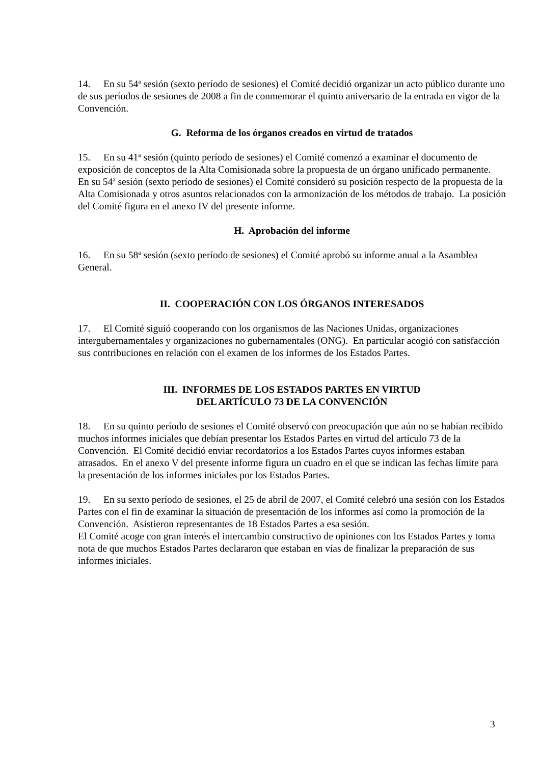14. En su 54<sup>a</sup> sesión (sexto período de sesiones) el Comité decidió organizar un acto público durante uno de sus períodos de sesiones de 2008 a fin de conmemorar el quinto aniversario de la entrada en vigor de la Convención.
G. Reforma de los órganos creados en virtud de tratados
15. En su 41<sup>a</sup> sesión (quinto período de sesiones) el Comité comenzó a examinar el documento de exposición de conceptos de la Alta Comisionada sobre la propuesta de un órgano unificado permanente. En su 54<sup>a</sup> sesión (sexto período de sesiones) el Comité consideró su posición respecto de la propuesta de la Alta Comisionada y otros asuntos relacionados con la armonización de los métodos de trabajo. La posición del Comité figura en el anexo IV del presente informe.
H. Aprobación del informe
16. En su 58<sup>a</sup> sesión (sexto período de sesiones) el Comité aprobó su informe anual a la Asamblea General.
II. COOPERACIÓN CON LOS ÓRGANOS INTERESADOS
17. El Comité siguió cooperando con los organismos de las Naciones Unidas, organizaciones intergubernamentales y organizaciones no gubernamentales (ONG). En particular acogió con satisfacción sus contribuciones en relación con el examen de los informes de los Estados Partes.
III. INFORMES DE LOS ESTADOS PARTES EN VIRTUD
DEL ARTÍCULO 73 DE LA CONVENCIÓN
18. En su quinto período de sesiones el Comité observó con preocupación que aún no se habían recibido muchos informes iniciales que debían presentar los Estados Partes en virtud del artículo 73 de la Convención. El Comité decidió enviar recordatorios a los Estados Partes cuyos informes estaban atrasados. En el anexo V del presente informe figura un cuadro en el que se indican las fechas límite para la presentación de los informes iniciales por los Estados Partes.
19. En su sexto período de sesiones, el 25 de abril de 2007, el Comité celebró una sesión con los Estados Partes con el fin de examinar la situación de presentación de los informes así como la promoción de la Convención. Asistieron representantes de 18 Estados Partes a esa sesión.
El Comité acoge con gran interés el intercambio constructivo de opiniones con los Estados Partes y toma nota de que muchos Estados Partes declararon que estaban en vías de finalizar la preparación de sus informes iniciales.
3